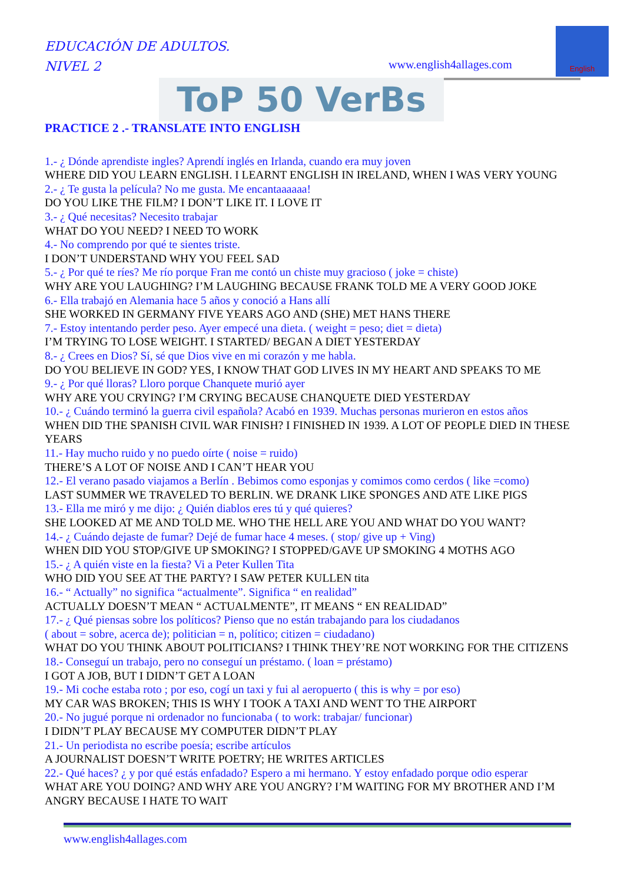EDUCACIÓN DE ADULTOS.
NIVEL 2
www.english4allages.com
English
ToP 50 VerBs
PRACTICE 2 .- TRANSLATE INTO ENGLISH
1.- ¿ Dónde aprendiste ingles? Aprendí inglés en Irlanda, cuando era muy joven
WHERE DID YOU LEARN ENGLISH. I LEARNT ENGLISH IN IRELAND, WHEN I WAS VERY YOUNG
2.- ¿ Te gusta la película? No me gusta. Me encantaaaaaa!
DO YOU LIKE THE FILM? I DON’T LIKE IT. I LOVE IT
3.- ¿ Qué necesitas? Necesito trabajar
WHAT DO YOU NEED? I NEED TO WORK
4.- No comprendo por qué te sientes triste.
I DON’T UNDERSTAND WHY YOU FEEL SAD
5.- ¿ Por qué te ríes? Me río porque Fran me contó un chiste muy gracioso ( joke = chiste)
WHY ARE YOU LAUGHING? I’M LAUGHING BECAUSE FRANK TOLD ME A VERY GOOD JOKE
6.- Ella trabajó en Alemania hace 5 años y conoció a Hans allí
SHE WORKED IN GERMANY FIVE YEARS AGO AND (SHE) MET HANS THERE
7.- Estoy intentando perder peso. Ayer empecé una dieta. ( weight = peso; diet = dieta)
I’M TRYING TO LOSE WEIGHT. I STARTED/ BEGAN A DIET YESTERDAY
8.- ¿ Crees en Dios? Sí, sé que Dios vive en mi corazón y me habla.
DO YOU BELIEVE IN GOD? YES, I KNOW THAT GOD LIVES IN MY HEART AND SPEAKS TO ME
9.- ¿ Por qué lloras? Lloro porque Chanquete murió ayer
WHY ARE YOU CRYING? I’M CRYING BECAUSE CHANQUETE DIED YESTERDAY
10.- ¿ Cuándo terminó la guerra civil española? Acabó en 1939. Muchas personas murieron en estos años
WHEN DID THE SPANISH CIVIL WAR FINISH? I FINISHED IN 1939. A LOT OF PEOPLE DIED IN THESE YEARS
11.- Hay mucho ruido y no puedo oírte ( noise = ruido)
THERE’S A LOT OF NOISE AND I CAN’T HEAR YOU
12.- El verano pasado viajamos a Berlín . Bebimos como esponjas y comimos como cerdos ( like =como)
LAST SUMMER WE TRAVELED TO BERLIN. WE DRANK LIKE SPONGES AND ATE LIKE PIGS
13.- Ella me miró y me dijo: ¿ Quién diablos eres tú y qué quieres?
SHE LOOKED AT ME AND TOLD ME. WHO THE HELL ARE YOU AND WHAT DO YOU WANT?
14.- ¿ Cuándo dejaste de fumar? Dejé de fumar hace 4 meses. ( stop/ give up + Ving)
WHEN DID YOU STOP/GIVE UP SMOKING? I STOPPED/GAVE UP SMOKING 4 MOTHS AGO
15.- ¿ A quién viste en la fiesta? Vi a Peter Kullen Tita
WHO DID YOU SEE AT THE PARTY? I SAW PETER KULLEN tita
16.- “ Actually” no significa “actualmente”. Significa “ en realidad”
ACTUALLY DOESN’T MEAN “ ACTUALMENTE”, IT MEANS “ EN REALIDAD”
17.- ¿ Qué piensas sobre los políticos? Pienso que no están trabajando para los ciudadanos
( about = sobre, acerca de); politician = n, político; citizen = ciudadano)
WHAT DO YOU THINK ABOUT POLITICIANS? I THINK THEY’RE NOT WORKING FOR THE CITIZENS
18.- Conseguí un trabajo, pero no conseguí un préstamo. ( loan = préstamo)
I GOT A JOB, BUT I DIDN’T GET A LOAN
19.- Mi coche estaba roto ; por eso, cogí un taxi y fui al aeropuerto ( this is why = por eso)
MY CAR WAS BROKEN; THIS IS WHY I TOOK A TAXI AND WENT TO THE AIRPORT
20.- No jugué porque ni ordenador no funcionaba ( to work: trabajar/ funcionar)
I DIDN’T PLAY BECAUSE MY COMPUTER DIDN’T PLAY
21.- Un periodista no escribe poesía; escribe artículos
A JOURNALIST DOESN’T WRITE POETRY; HE WRITES ARTICLES
22.- Qué haces? ¿ y por qué estás enfadado? Espero a mi hermano. Y estoy enfadado porque odio esperar
WHAT ARE YOU DOING? AND WHY ARE YOU ANGRY? I’M WAITING FOR MY BROTHER AND I’M ANGRY BECAUSE I HATE TO WAIT
www.english4allages.com